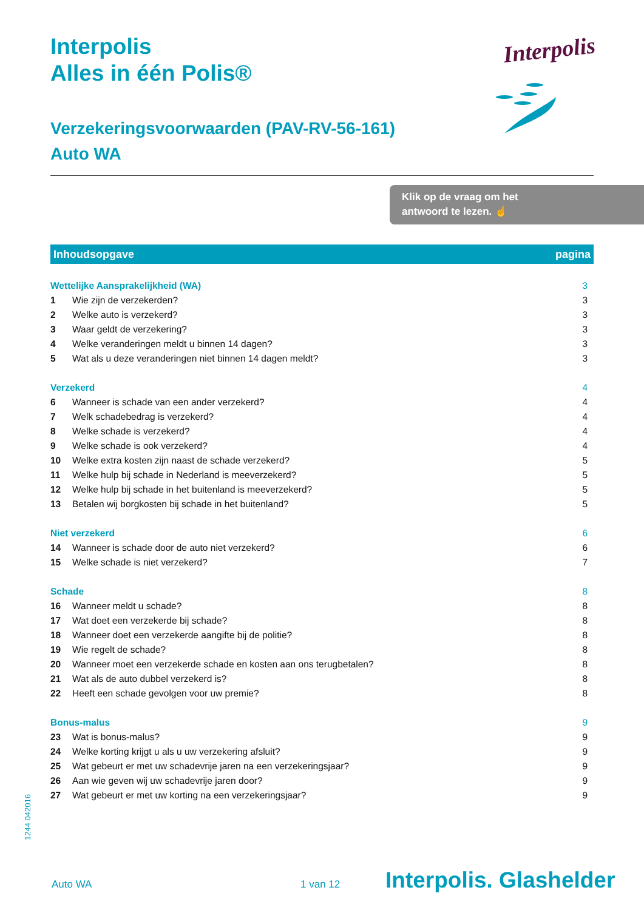Interpolis
Alles in één Polis®
Verzekeringsvoorwaarden (PAV-RV-56-161)
Auto WA
Interpolis
Klik op de vraag om het
antwoord te lezen. ☝
| Inhoudsopgave | | pagina |
| --- | --- | --- |
| Wettelijke Aansprakelijkheid (WA) | | 3 |
| 1 | Wie zijn de verzekerden? | 3 |
| 2 | Welke auto is verzekerd? | 3 |
| 3 | Waar geldt de verzekering? | 3 |
| 4 | Welke veranderingen meldt u binnen 14 dagen? | 3 |
| 5 | Wat als u deze veranderingen niet binnen 14 dagen meldt? | 3 |
| Verzekerd | | 4 |
| 6 | Wanneer is schade van een ander verzekerd? | 4 |
| 7 | Welk schadebedrag is verzekerd? | 4 |
| 8 | Welke schade is verzekerd? | 4 |
| 9 | Welke schade is ook verzekerd? | 4 |
| 10 | Welke extra kosten zijn naast de schade verzekerd? | 5 |
| 11 | Welke hulp bij schade in Nederland is meeverzekerd? | 5 |
| 12 | Welke hulp bij schade in het buitenland is meeverzekerd? | 5 |
| 13 | Betalen wij borgkosten bij schade in het buitenland? | 5 |
| Niet verzekerd | | 6 |
| 14 | Wanneer is schade door de auto niet verzekerd? | 6 |
| 15 | Welke schade is niet verzekerd? | 7 |
| Schade | | 8 |
| 16 | Wanneer meldt u schade? | 8 |
| 17 | Wat doet een verzekerde bij schade? | 8 |
| 18 | Wanneer doet een verzekerde aangifte bij de politie? | 8 |
| 19 | Wie regelt de schade? | 8 |
| 20 | Wanneer moet een verzekerde schade en kosten aan ons terugbetalen? | 8 |
| 21 | Wat als de auto dubbel verzekerd is? | 8 |
| 22 | Heeft een schade gevolgen voor uw premie? | 8 |
| Bonus-malus | | 9 |
| 23 | Wat is bonus-malus? | 9 |
| 24 | Welke korting krijgt u als u uw verzekering afsluit? | 9 |
| 25 | Wat gebeurt er met uw schadevrije jaren na een verzekeringsjaar? | 9 |
| 26 | Aan wie geven wij uw schadevrije jaren door? | 9 |
| 27 | Wat gebeurt er met uw korting na een verzekeringsjaar? | 9 |
1244 042016
Auto WA 1 van 12 Interpolis. Glashelder